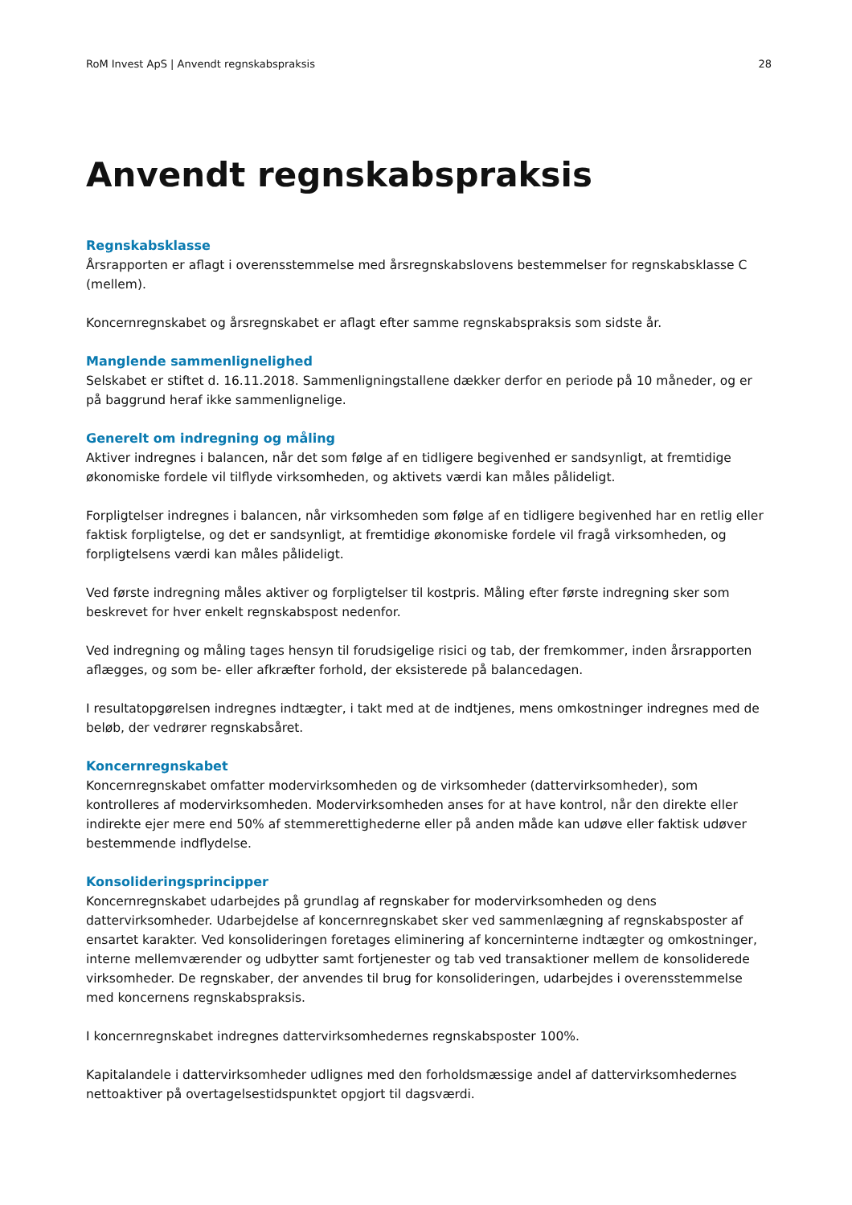RoM Invest ApS | Anvendt regnskabspraksis 28
Anvendt regnskabspraksis
Regnskabsklasse
Årsrapporten er aflagt i overensstemmelse med årsregnskabslovens bestemmelser for regnskabsklasse C (mellem).
Koncernregnskabet og årsregnskabet er aflagt efter samme regnskabspraksis som sidste år.
Manglende sammenlignelighed
Selskabet er stiftet d. 16.11.2018. Sammenligningstallene dækker derfor en periode på 10 måneder, og er på baggrund heraf ikke sammenlignelige.
Generelt om indregning og måling
Aktiver indregnes i balancen, når det som følge af en tidligere begivenhed er sandsynligt, at fremtidige økonomiske fordele vil tilflyde virksomheden, og aktivets værdi kan måles pålideligt.
Forpligtelser indregnes i balancen, når virksomheden som følge af en tidligere begivenhed har en retlig eller faktisk forpligtelse, og det er sandsynligt, at fremtidige økonomiske fordele vil fragå virksomheden, og forpligtelsens værdi kan måles pålideligt.
Ved første indregning måles aktiver og forpligtelser til kostpris. Måling efter første indregning sker som beskrevet for hver enkelt regnskabspost nedenfor.
Ved indregning og måling tages hensyn til forudsigelige risici og tab, der fremkommer, inden årsrapporten aflægges, og som be- eller afkræfter forhold, der eksisterede på balancedagen.
I resultatopgørelsen indregnes indtægter, i takt med at de indtjenes, mens omkostninger indregnes med de beløb, der vedrører regnskabsåret.
Koncernregnskabet
Koncernregnskabet omfatter modervirksomheden og de virksomheder (dattervirksomheder), som kontrolleres af modervirksomheden. Modervirksomheden anses for at have kontrol, når den direkte eller indirekte ejer mere end 50% af stemmerettighederne eller på anden måde kan udøve eller faktisk udøver bestemmende indflydelse.
Konsolideringsprincipper
Koncernregnskabet udarbejdes på grundlag af regnskaber for modervirksomheden og dens dattervirksomheder. Udarbejdelse af koncernregnskabet sker ved sammenlægning af regnskabsposter af ensartet karakter. Ved konsolideringen foretages eliminering af koncerninterne indtægter og omkostninger, interne mellemværender og udbytter samt fortjenester og tab ved transaktioner mellem de konsoliderede virksomheder. De regnskaber, der anvendes til brug for konsolideringen, udarbejdes i overensstemmelse med koncernens regnskabspraksis.
I koncernregnskabet indregnes dattervirksomhedernes regnskabsposter 100%.
Kapitalandele i dattervirksomheder udlignes med den forholdsmæssige andel af dattervirksomhedernes nettoaktiver på overtagelsestidspunktet opgjort til dagsværdi.